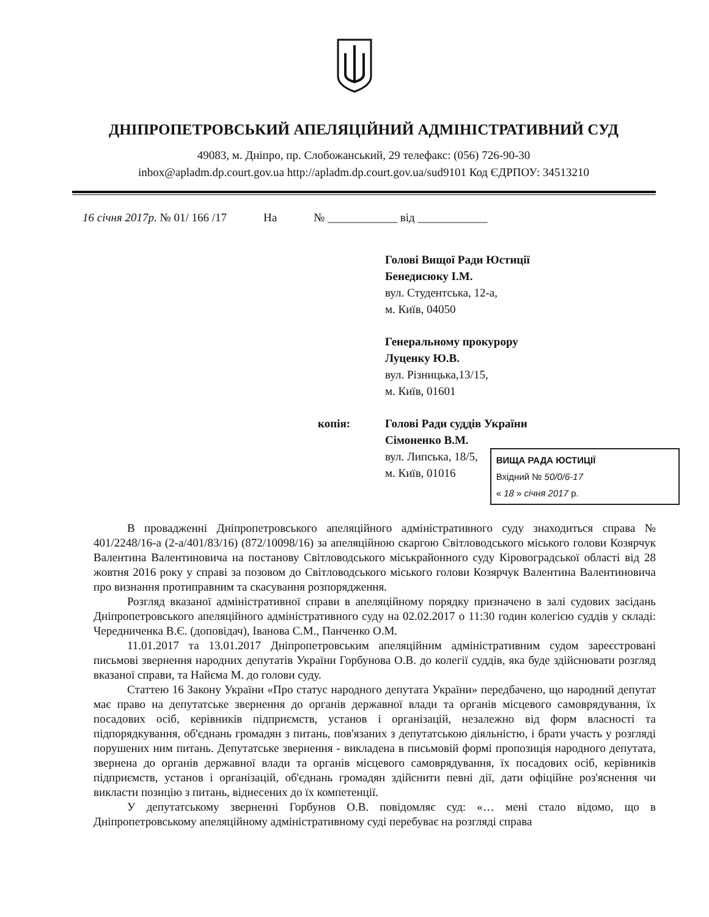ДНІПРОПЕТРОВСЬКИЙ АПЕЛЯЦІЙНИЙ АДМІНІСТРАТИВНИЙ СУД
49083, м. Дніпро, пр. Слобожанський, 29 телефакс: (056) 726-90-30
inbox@apladm.dp.court.gov.ua http://apladm.dp.court.gov.ua/sud9101 Код ЄДРПОУ: 34513210
16 січня 2017р. № 01/ 166 /17 На № ____________ від ____________
Голові Вищої Ради Юстиції
Бенедисюку І.М.
вул. Студентська, 12-а,
м. Київ, 04050
Генеральному прокурору
Луценку Ю.В.
вул. Різницька,13/15,
м. Київ, 01601
копія: Голові Ради суддів України
Сімоненко В.М.
вул. Липська, 18/5,
м. Київ, 01016
ВИЩА РАДА ЮСТИЦІЇ
Вхідний № 50/0/6-17
« 18 » січня 2017 р.
В провадженні Дніпропетровського апеляційного адміністративного суду знаходиться справа № 401/2248/16-а (2-а/401/83/16) (872/10098/16) за апеляційною скаргою Світловодського міського голови Козярчук Валентина Валентиновича на постанову Світловодського міськрайонного суду Кіровоградської області від 28 жовтня 2016 року у справі за позовом до Світловодського міського голови Козярчук Валентина Валентиновича про визнання протиправним та скасування розпорядження.
Розгляд вказаної адміністративної справи в апеляційному порядку призначено в залі судових засідань Дніпропетровського апеляційного адміністративного суду на 02.02.2017 о 11:30 годин колегією суддів у складі: Чередниченка В.Є. (доповідач), Іванова С.М., Панченко О.М.
11.01.2017 та 13.01.2017 Дніпропетровським апеляційним адміністративним судом зареєстровані письмові звернення народних депутатів України Горбунова О.В. до колегії суддів, яка буде здійснювати розгляд вказаної справи, та Найєма М. до голови суду.
Статтею 16 Закону України «Про статус народного депутата України» передбачено, що народний депутат має право на депутатське звернення до органів державної влади та органів місцевого самоврядування, їх посадових осіб, керівників підприємств, установ і організацій, незалежно від форм власності та підпорядкування, об'єднань громадян з питань, пов'язаних з депутатською діяльністю, і брати участь у розгляді порушених ним питань. Депутатське звернення - викладена в письмовій формі пропозиція народного депутата, звернена до органів державної влади та органів місцевого самоврядування, їх посадових осіб, керівників підприємств, установ і організацій, об'єднань громадян здійснити певні дії, дати офіційне роз'яснення чи викласти позицію з питань, віднесених до їх компетенції.
У депутатському зверненні Горбунов О.В. повідомляє суд: «… мені стало відомо, що в Дніпропетровському апеляційному адміністративному суді перебуває на розгляді справа